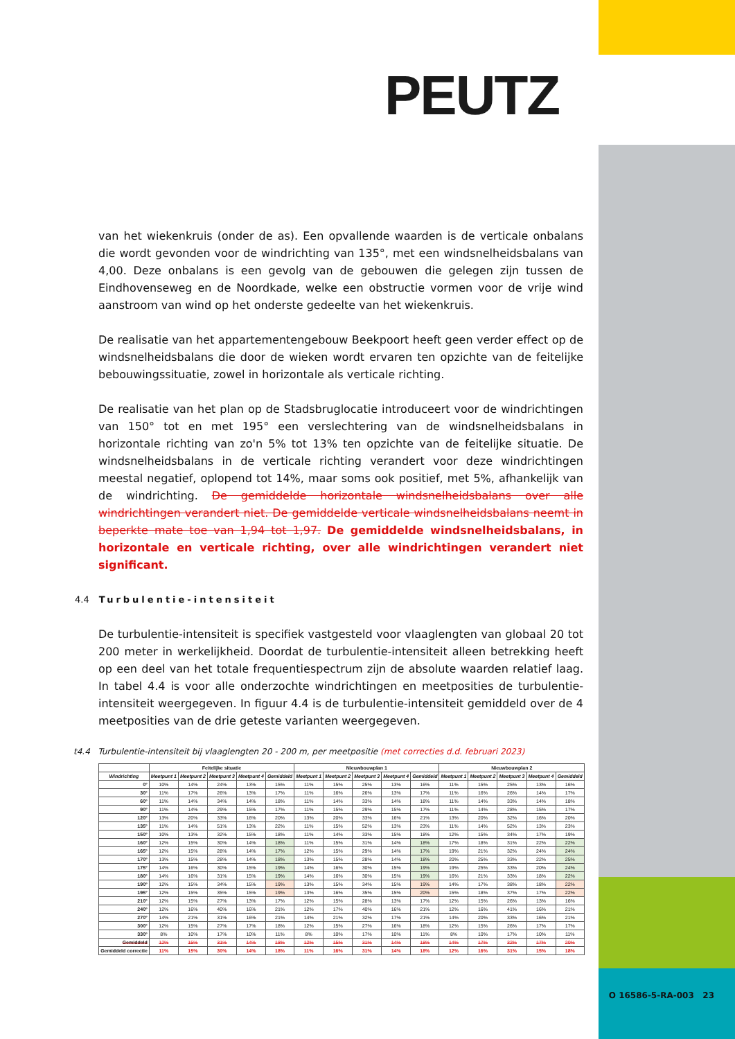PEUTZ
van het wiekenkruis (onder de as). Een opvallende waarden is de verticale onbalans die wordt gevonden voor de windrichting van 135°, met een windsnelheidsbalans van 4,00. Deze onbalans is een gevolg van de gebouwen die gelegen zijn tussen de Eindhovenseweg en de Noordkade, welke een obstructie vormen voor de vrije wind aanstroom van wind op het onderste gedeelte van het wiekenkruis.
De realisatie van het appartementengebouw Beekpoort heeft geen verder effect op de windsnelheidsbalans die door de wieken wordt ervaren ten opzichte van de feitelijke bebouwingssituatie, zowel in horizontale als verticale richting.
De realisatie van het plan op de Stadsbruglocatie introduceert voor de windrichtingen van 150° tot en met 195° een verslechtering van de windsnelheidsbalans in horizontale richting van zo'n 5% tot 13% ten opzichte van de feitelijke situatie. De windsnelheidsbalans in de verticale richting verandert voor deze windrichtingen meestal negatief, oplopend tot 14%, maar soms ook positief, met 5%, afhankelijk van de windrichting. De gemiddelde horizontale windsnelheidsbalans over alle windrichtingen verandert niet. De gemiddelde verticale windsnelheidsbalans neemt in beperkte mate toe van 1,94 tot 1,97. De gemiddelde windsnelheidsbalans, in horizontale en verticale richting, over alle windrichtingen verandert niet significant.
4.4 Turbulentie-intensiteit
De turbulentie-intensiteit is specifiek vastgesteld voor vlaaglengten van globaal 20 tot 200 meter in werkelijkheid. Doordat de turbulentie-intensiteit alleen betrekking heeft op een deel van het totale frequentiespectrum zijn de absolute waarden relatief laag. In tabel 4.4 is voor alle onderzochte windrichtingen en meetposities de turbulentie-intensiteit weergegeven. In figuur 4.4 is de turbulentie-intensiteit gemiddeld over de 4 meetposities van de drie geteste varianten weergegeven.
t4.4 Turbulentie-intensiteit bij vlaaglengten 20 - 200 m, per meetpositie (met correcties d.d. februari 2023)
| | Feitelijke situatie | | | | | Nieuwbouwplan 1 | | | | | Nieuwbouwplan 2 | | | | |
| --- | --- | --- | --- | --- | --- | --- | --- | --- | --- | --- | --- | --- | --- | --- | --- |
| Windrichting | Meetpunt 1 | Meetpunt 2 | Meetpunt 3 | Meetpunt 4 | Gemiddeld | Meetpunt 1 | Meetpunt 2 | Meetpunt 3 | Meetpunt 4 | Gemiddeld | Meetpunt 1 | Meetpunt 2 | Meetpunt 3 | Meetpunt 4 | Gemiddeld |
| 0° | 10% | 14% | 24% | 13% | 15% | 11% | 15% | 25% | 13% | 16% | 11% | 15% | 25% | 13% | 16% |
| 30° | 11% | 17% | 26% | 13% | 17% | 11% | 16% | 26% | 13% | 17% | 11% | 16% | 26% | 14% | 17% |
| 60° | 11% | 14% | 34% | 14% | 18% | 11% | 14% | 33% | 14% | 18% | 11% | 14% | 33% | 14% | 18% |
| 90° | 11% | 14% | 29% | 15% | 17% | 11% | 15% | 29% | 15% | 17% | 11% | 14% | 28% | 15% | 17% |
| 120° | 13% | 20% | 33% | 16% | 20% | 13% | 20% | 33% | 16% | 21% | 13% | 20% | 32% | 16% | 20% |
| 135° | 11% | 14% | 51% | 13% | 22% | 11% | 15% | 52% | 13% | 23% | 11% | 14% | 52% | 13% | 23% |
| 150° | 10% | 13% | 32% | 15% | 18% | 11% | 14% | 33% | 15% | 18% | 12% | 15% | 34% | 17% | 19% |
| 160° | 12% | 15% | 30% | 14% | 18% | 11% | 15% | 31% | 14% | 18% | 17% | 18% | 31% | 22% | 22% |
| 165° | 12% | 15% | 28% | 14% | 17% | 12% | 15% | 29% | 14% | 17% | 19% | 21% | 32% | 24% | 24% |
| 170° | 13% | 15% | 28% | 14% | 18% | 13% | 15% | 28% | 14% | 18% | 20% | 25% | 33% | 22% | 25% |
| 175° | 14% | 16% | 30% | 15% | 19% | 14% | 16% | 30% | 15% | 19% | 19% | 25% | 33% | 20% | 24% |
| 180° | 14% | 16% | 31% | 15% | 19% | 14% | 16% | 30% | 15% | 19% | 16% | 21% | 33% | 18% | 22% |
| 190° | 12% | 15% | 34% | 15% | 19% | 13% | 15% | 34% | 15% | 19% | 14% | 17% | 38% | 18% | 22% |
| 195° | 12% | 15% | 35% | 15% | 19% | 13% | 16% | 35% | 15% | 20% | 15% | 18% | 37% | 17% | 22% |
| 210° | 12% | 15% | 27% | 13% | 17% | 12% | 15% | 28% | 13% | 17% | 12% | 15% | 26% | 13% | 16% |
| 240° | 12% | 16% | 40% | 16% | 21% | 12% | 17% | 40% | 16% | 21% | 12% | 16% | 41% | 16% | 21% |
| 270° | 14% | 21% | 31% | 16% | 21% | 14% | 21% | 32% | 17% | 21% | 14% | 20% | 33% | 16% | 21% |
| 300° | 12% | 15% | 27% | 17% | 18% | 12% | 15% | 27% | 16% | 18% | 12% | 15% | 26% | 17% | 17% |
| 330° | 8% | 10% | 17% | 10% | 11% | 8% | 10% | 17% | 10% | 11% | 8% | 10% | 17% | 10% | 11% |
| Gemiddeld | 12% | 15% | 31% | 14% | 18% | 12% | 15% | 31% | 14% | 18% | 14% | 17% | 32% | 17% | 20% |
| Gemiddeld correctie | 11% | 15% | 30% | 14% | 18% | 11% | 16% | 31% | 14% | 18% | 12% | 16% | 31% | 15% | 18% |
O 16586-5-RA-003 23